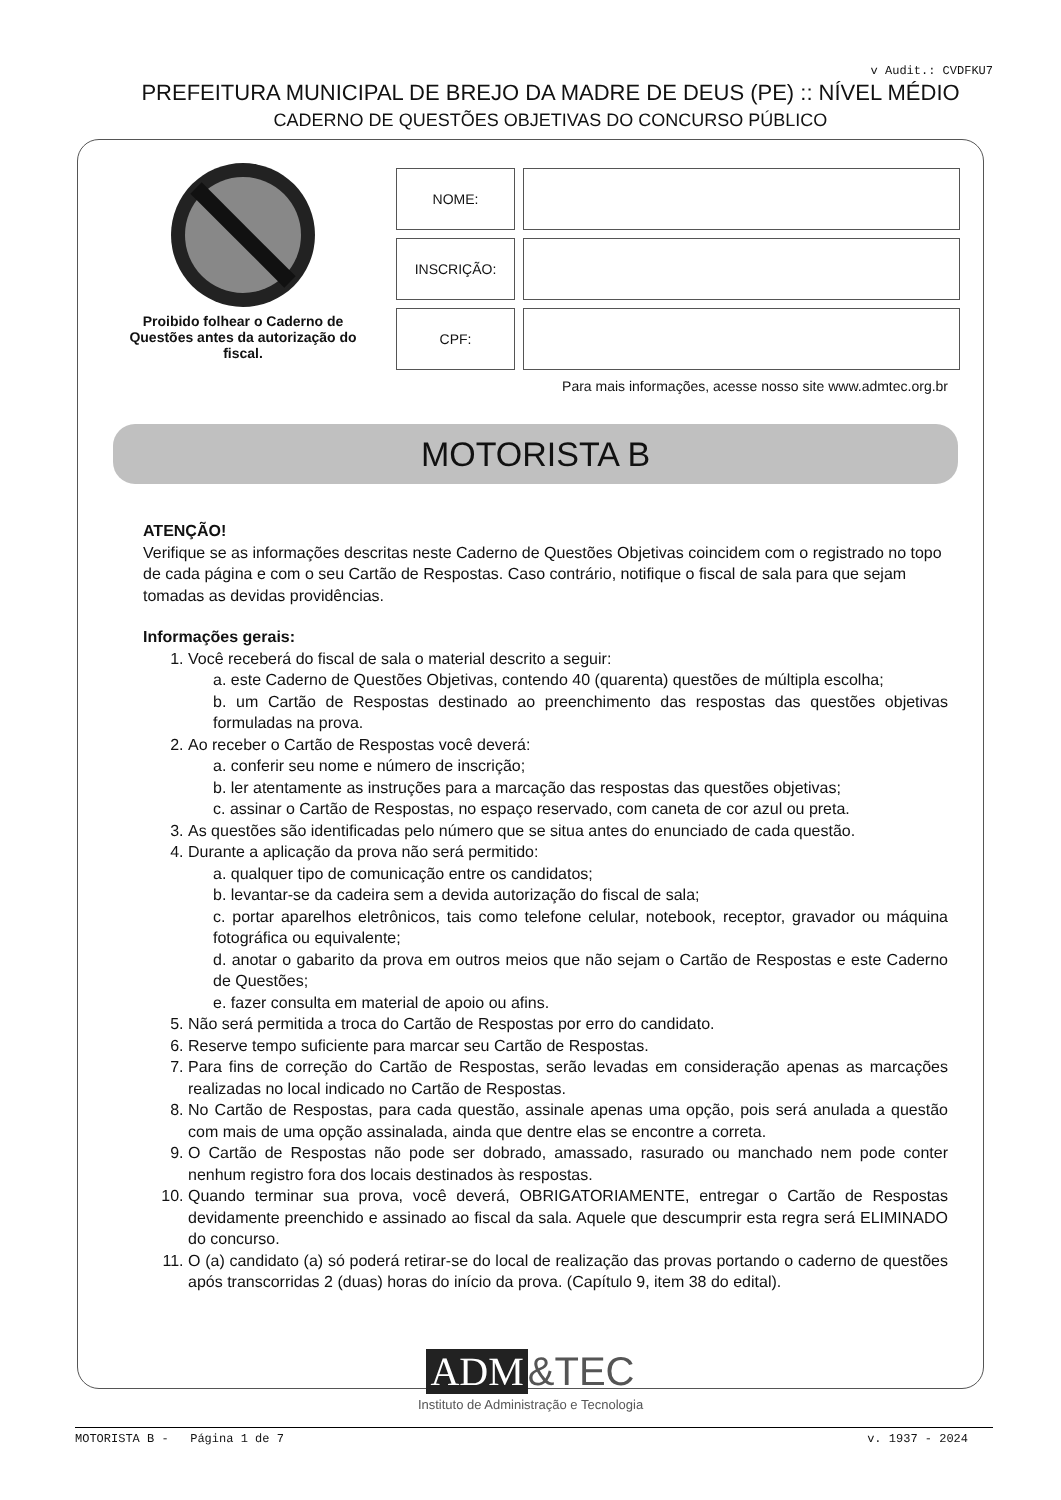v Audit.: CVDFKU7
PREFEITURA MUNICIPAL DE BREJO DA MADRE DE DEUS (PE) :: NÍVEL MÉDIO
CADERNO DE QUESTÕES OBJETIVAS DO CONCURSO PÚBLICO
Proibido folhear o Caderno de Questões antes da autorização do fiscal.
| NOME: | |
| INSCRIÇÃO: | |
| CPF: | |
Para mais informações, acesse nosso site www.admtec.org.br
MOTORISTA B
ATENÇÃO!
Verifique se as informações descritas neste Caderno de Questões Objetivas coincidem com o registrado no topo de cada página e com o seu Cartão de Respostas. Caso contrário, notifique o fiscal de sala para que sejam tomadas as devidas providências.
Informações gerais:
1. Você receberá do fiscal de sala o material descrito a seguir:
a. este Caderno de Questões Objetivas, contendo 40 (quarenta) questões de múltipla escolha;
b. um Cartão de Respostas destinado ao preenchimento das respostas das questões objetivas formuladas na prova.
2. Ao receber o Cartão de Respostas você deverá:
a. conferir seu nome e número de inscrição;
b. ler atentamente as instruções para a marcação das respostas das questões objetivas;
c. assinar o Cartão de Respostas, no espaço reservado, com caneta de cor azul ou preta.
3. As questões são identificadas pelo número que se situa antes do enunciado de cada questão.
4. Durante a aplicação da prova não será permitido:
a. qualquer tipo de comunicação entre os candidatos;
b. levantar-se da cadeira sem a devida autorização do fiscal de sala;
c. portar aparelhos eletrônicos, tais como telefone celular, notebook, receptor, gravador ou máquina fotográfica ou equivalente;
d. anotar o gabarito da prova em outros meios que não sejam o Cartão de Respostas e este Caderno de Questões;
e. fazer consulta em material de apoio ou afins.
5. Não será permitida a troca do Cartão de Respostas por erro do candidato.
6. Reserve tempo suficiente para marcar seu Cartão de Respostas.
7. Para fins de correção do Cartão de Respostas, serão levadas em consideração apenas as marcações realizadas no local indicado no Cartão de Respostas.
8. No Cartão de Respostas, para cada questão, assinale apenas uma opção, pois será anulada a questão com mais de uma opção assinalada, ainda que dentre elas se encontre a correta.
9. O Cartão de Respostas não pode ser dobrado, amassado, rasurado ou manchado nem pode conter nenhum registro fora dos locais destinados às respostas.
10. Quando terminar sua prova, você deverá, OBRIGATORIAMENTE, entregar o Cartão de Respostas devidamente preenchido e assinado ao fiscal da sala. Aquele que descumprir esta regra será ELIMINADO do concurso.
11. O (a) candidato (a) só poderá retirar-se do local de realização das provas portando o caderno de questões após transcorridas 2 (duas) horas do início da prova. (Capítulo 9, item 38 do edital).
ADM &TEC
Instituto de Administração e Tecnologia
MOTORISTA B - Página 1 de 7 v. 1937 - 2024